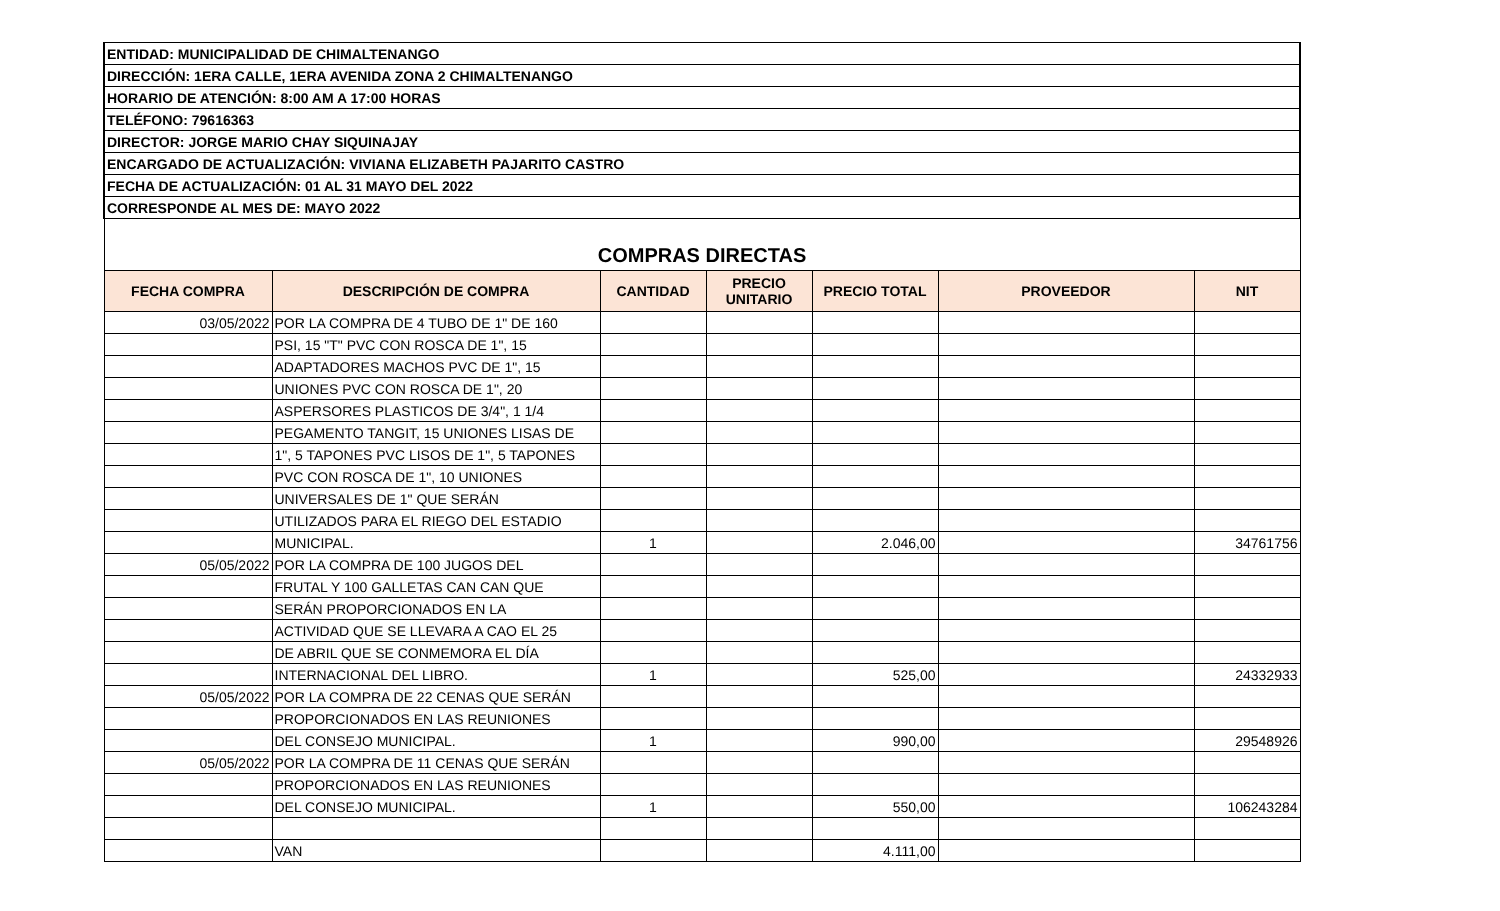| ENTIDAD: MUNICIPALIDAD DE CHIMALTENANGO | | | | | | |
| DIRECCIÓN: 1ERA CALLE, 1ERA AVENIDA ZONA 2 CHIMALTENANGO | | | | | | |
| HORARIO DE ATENCIÓN: 8:00 AM A 17:00 HORAS | | | | | | |
| TELÉFONO: 79616363 | | | | | | |
| DIRECTOR: JORGE MARIO CHAY SIQUINAJAY | | | | | | |
| ENCARGADO DE ACTUALIZACIÓN: VIVIANA ELIZABETH PAJARITO CASTRO | | | | | | |
| FECHA DE ACTUALIZACIÓN: 01 AL 31 MAYO DEL 2022 | | | | | | |
| CORRESPONDE AL MES DE: MAYO 2022 | | | | | | |
| COMPRAS DIRECTAS | | | | | | |
| FECHA COMPRA | DESCRIPCIÓN DE COMPRA | CANTIDAD | PRECIO UNITARIO | PRECIO TOTAL | PROVEEDOR | NIT |
| 03/05/2022 | POR LA COMPRA DE 4 TUBO DE 1" DE 160 | | | | | |
| | PSI, 15 "T" PVC CON ROSCA DE 1", 15 | | | | | |
| | ADAPTADORES MACHOS PVC DE 1", 15 | | | | | |
| | UNIONES PVC CON ROSCA DE 1", 20 | | | | | |
| | ASPERSORES PLASTICOS DE 3/4", 1 1/4 | | | | | |
| | PEGAMENTO TANGIT, 15 UNIONES LISAS DE | | | | | |
| | 1", 5 TAPONES PVC LISOS DE 1", 5 TAPONES | | | | | |
| | PVC CON ROSCA DE 1", 10 UNIONES | | | | | |
| | UNIVERSALES DE 1" QUE SERÁN | | | | | |
| | UTILIZADOS PARA EL RIEGO DEL ESTADIO | | | | | |
| | MUNICIPAL. | 1 | | 2.046,00 | | 34761756 |
| 05/05/2022 | POR LA COMPRA DE 100 JUGOS DEL | | | | | |
| | FRUTAL Y 100 GALLETAS CAN CAN QUE | | | | | |
| | SERÁN PROPORCIONADOS EN LA | | | | | |
| | ACTIVIDAD QUE SE LLEVARA A CAO EL 25 | | | | | |
| | DE ABRIL QUE SE CONMEMORA EL DÍA | | | | | |
| | INTERNACIONAL DEL LIBRO. | 1 | | 525,00 | | 24332933 |
| 05/05/2022 | POR LA COMPRA DE 22 CENAS QUE SERÁN | | | | | |
| | PROPORCIONADOS EN LAS REUNIONES | | | | | |
| | DEL CONSEJO MUNICIPAL. | 1 | | 990,00 | | 29548926 |
| 05/05/2022 | POR LA COMPRA DE 11 CENAS QUE SERÁN | | | | | |
| | PROPORCIONADOS EN LAS REUNIONES | | | | | |
| | DEL CONSEJO MUNICIPAL. | 1 | | 550,00 | | 106243284 |
| | VAN | | | 4.111,00 | | |